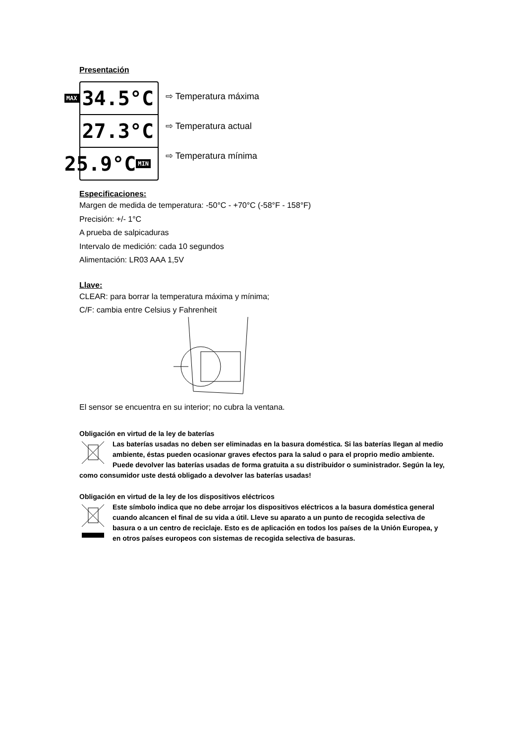Presentación
MAX 34.5°C
27.3°C
25.9°C MIN
⇨ Temperatura máxima
⇨ Temperatura actual
⇨ Temperatura mínima
Especificaciones:
Margen de medida de temperatura: -50°C - +70°C (-58°F - 158°F)
Precisión: +/- 1°C
A prueba de salpicaduras
Intervalo de medición: cada 10 segundos
Alimentación: LR03 AAA 1,5V
Llave:
CLEAR: para borrar la temperatura máxima y mínima;
C/F: cambia entre Celsius y Fahrenheit
El sensor se encuentra en su interior; no cubra la ventana.
Obligación en virtud de la ley de baterías
Las baterías usadas no deben ser eliminadas en la basura doméstica. Si las baterías llegan al medio ambiente, éstas pueden ocasionar graves efectos para la salud o para el proprio medio ambiente. Puede devolver las baterías usadas de forma gratuita a su distribuidor o suministrador. Según la ley, como consumidor uste destá obligado a devolver las baterías usadas!
Obligación en virtud de la ley de los dispositivos eléctricos
Este símbolo indica que no debe arrojar los dispositivos eléctricos a la basura doméstica general cuando alcancen el final de su vida a útil. Lleve su aparato a un punto de recogida selectiva de basura o a un centro de reciclaje. Esto es de aplicación en todos los países de la Unión Europea, y en otros países europeos con sistemas de recogida selectiva de basuras.